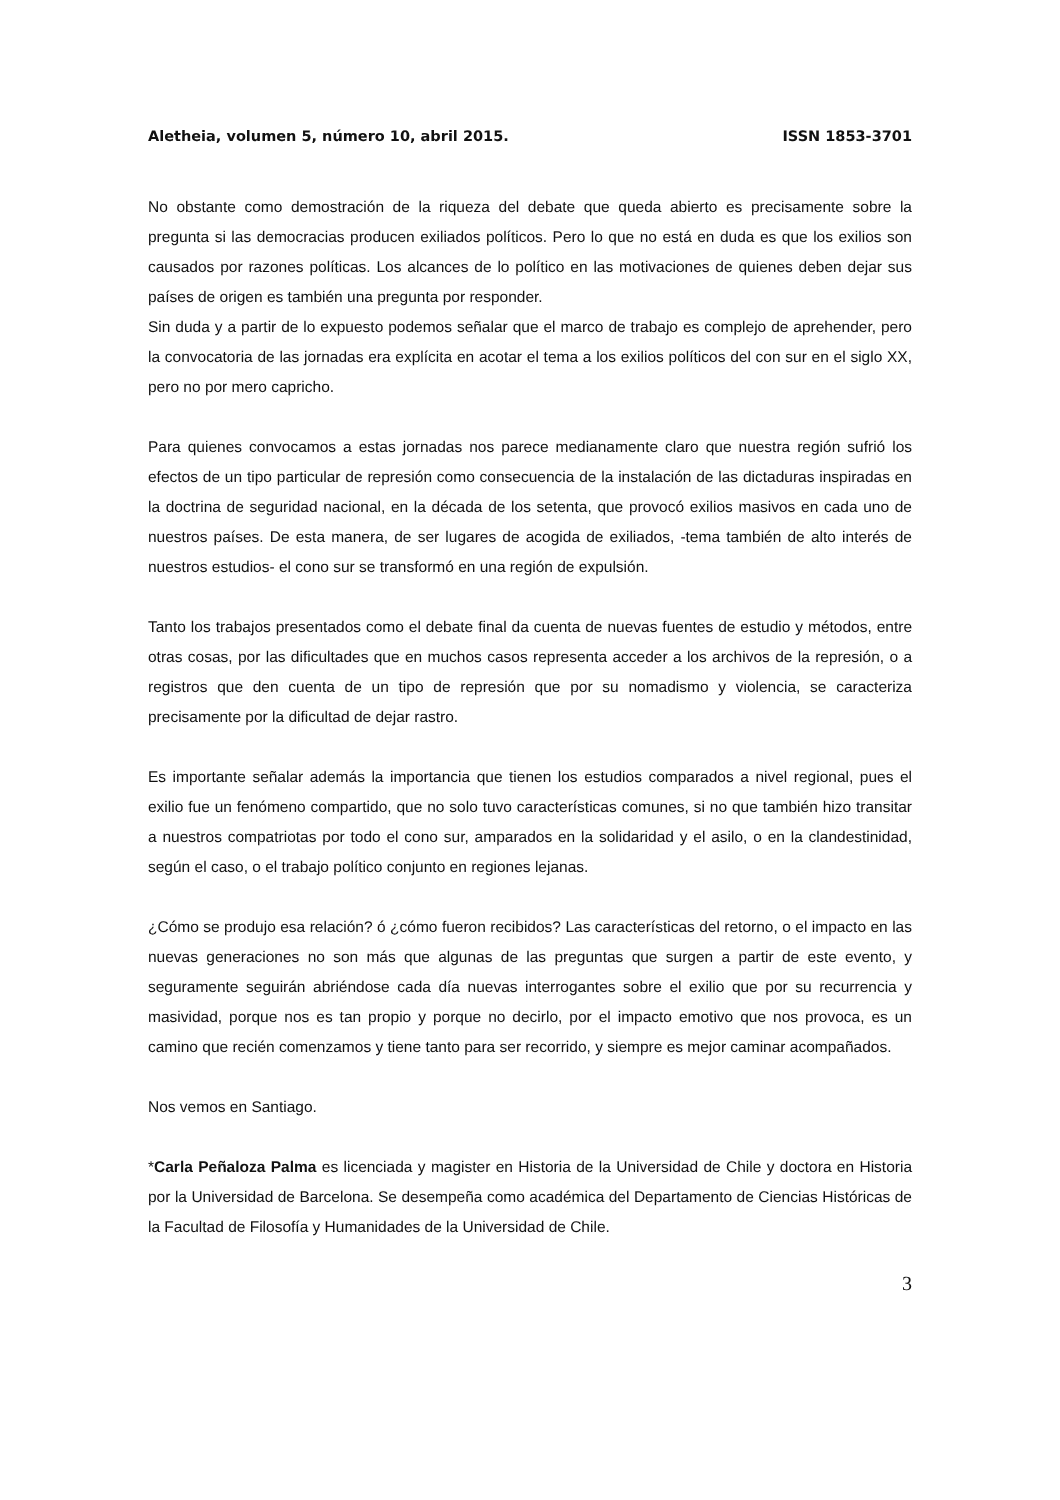Aletheia, volumen 5, número 10, abril 2015. ISSN 1853-3701
No obstante como demostración de la riqueza del debate que queda abierto es precisamente sobre la pregunta si las democracias producen exiliados políticos. Pero lo que no está en duda es que los exilios son causados por razones políticas. Los alcances de lo político en las motivaciones de quienes deben dejar sus países de origen es también una pregunta por responder.
Sin duda y a partir de lo expuesto podemos señalar que el marco de trabajo es complejo de aprehender, pero la convocatoria de las jornadas era explícita en acotar el tema a los exilios políticos del con sur en el siglo XX, pero no por mero capricho.
Para quienes convocamos a estas jornadas nos parece medianamente claro que nuestra región sufrió los efectos de un tipo particular de represión como consecuencia de la instalación de las dictaduras inspiradas en la doctrina de seguridad nacional, en la década de los setenta, que provocó exilios masivos en cada uno de nuestros países. De esta manera, de ser lugares de acogida de exiliados, -tema también de alto interés de nuestros estudios- el cono sur se transformó en una región de expulsión.
Tanto los trabajos presentados como el debate final da cuenta de nuevas fuentes de estudio y métodos, entre otras cosas, por las dificultades que en muchos casos representa acceder a los archivos de la represión, o a registros que den cuenta de un tipo de represión que por su nomadismo y violencia, se caracteriza precisamente por la dificultad de dejar rastro.
Es importante señalar además la importancia que tienen los estudios comparados a nivel regional, pues el exilio fue un fenómeno compartido, que no solo tuvo características comunes, si no que también hizo transitar a nuestros compatriotas por todo el cono sur, amparados en la solidaridad y el asilo, o en la clandestinidad, según el caso, o el trabajo político conjunto en regiones lejanas.
¿Cómo se produjo esa relación? ó ¿cómo fueron recibidos? Las características del retorno, o el impacto en las nuevas generaciones no son más que algunas de las preguntas que surgen a partir de este evento, y seguramente seguirán abriéndose cada día nuevas interrogantes sobre el exilio que por su recurrencia y masividad, porque nos es tan propio y porque no decirlo, por el impacto emotivo que nos provoca, es un camino que recién comenzamos y tiene tanto para ser recorrido, y siempre es mejor caminar acompañados.
Nos vemos en Santiago.
*Carla Peñaloza Palma es licenciada y magister en Historia de la Universidad de Chile y doctora en Historia por la Universidad de Barcelona. Se desempeña como académica del Departamento de Ciencias Históricas de la Facultad de Filosofía y Humanidades de la Universidad de Chile.
3